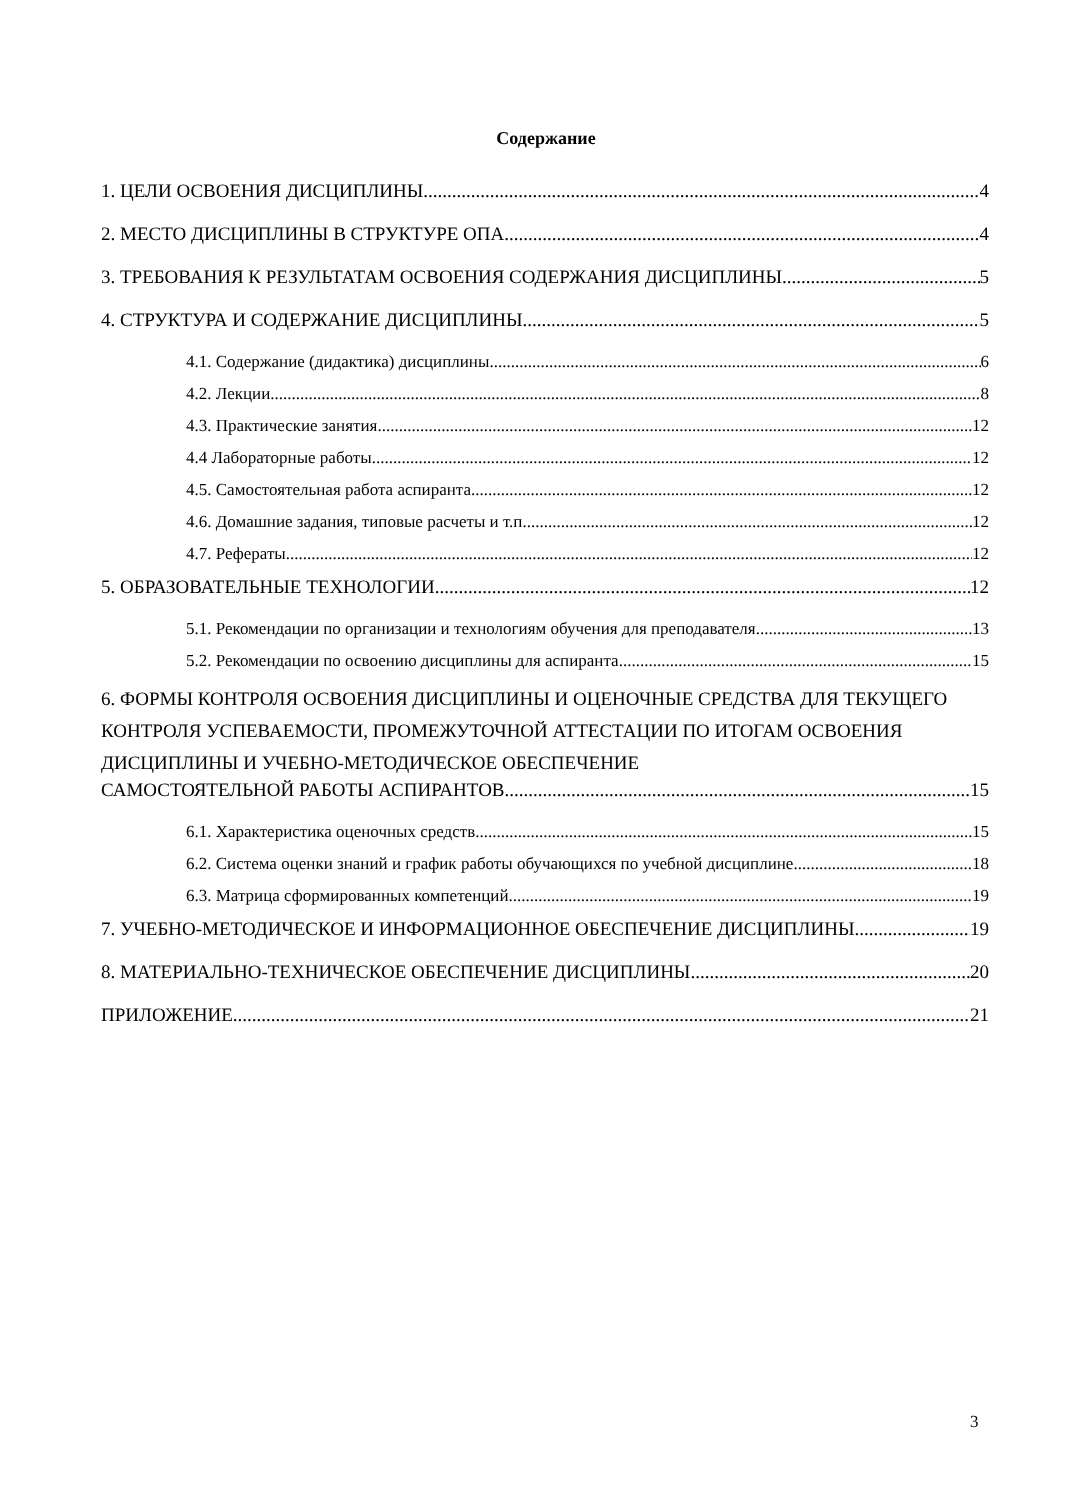Содержание
1. ЦЕЛИ ОСВОЕНИЯ ДИСЦИПЛИНЫ 4
2. МЕСТО ДИСЦИПЛИНЫ В СТРУКТУРЕ ОПА 4
3. ТРЕБОВАНИЯ К РЕЗУЛЬТАТАМ ОСВОЕНИЯ СОДЕРЖАНИЯ ДИСЦИПЛИНЫ 5
4. СТРУКТУРА И СОДЕРЖАНИЕ ДИСЦИПЛИНЫ 5
4.1. Содержание (дидактика) дисциплины 6
4.2. Лекции 8
4.3. Практические занятия 12
4.4 Лабораторные работы 12
4.5. Самостоятельная работа аспиранта 12
4.6. Домашние задания, типовые расчеты и т.п. 12
4.7. Рефераты 12
5. ОБРАЗОВАТЕЛЬНЫЕ ТЕХНОЛОГИИ 12
5.1. Рекомендации по организации и технологиям обучения для преподавателя 13
5.2. Рекомендации по освоению дисциплины для аспиранта 15
6. ФОРМЫ КОНТРОЛЯ ОСВОЕНИЯ ДИСЦИПЛИНЫ И ОЦЕНОЧНЫЕ СРЕДСТВА ДЛЯ ТЕКУЩЕГО КОНТРОЛЯ УСПЕВАЕМОСТИ, ПРОМЕЖУТОЧНОЙ АТТЕСТАЦИИ ПО ИТОГАМ ОСВОЕНИЯ ДИСЦИПЛИНЫ И УЧЕБНО-МЕТОДИЧЕСКОЕ ОБЕСПЕЧЕНИЕ
САМОСТОЯТЕЛЬНОЙ РАБОТЫ АСПИРАНТОВ 15
6.1. Характеристика оценочных средств 15
6.2. Система оценки знаний и график работы обучающихся по учебной дисциплине 18
6.3. Матрица сформированных компетенций 19
7. УЧЕБНО-МЕТОДИЧЕСКОЕ И ИНФОРМАЦИОННОЕ ОБЕСПЕЧЕНИЕ ДИСЦИПЛИНЫ 19
8. МАТЕРИАЛЬНО-ТЕХНИЧЕСКОЕ ОБЕСПЕЧЕНИЕ ДИСЦИПЛИНЫ 20
ПРИЛОЖЕНИЕ 21
3